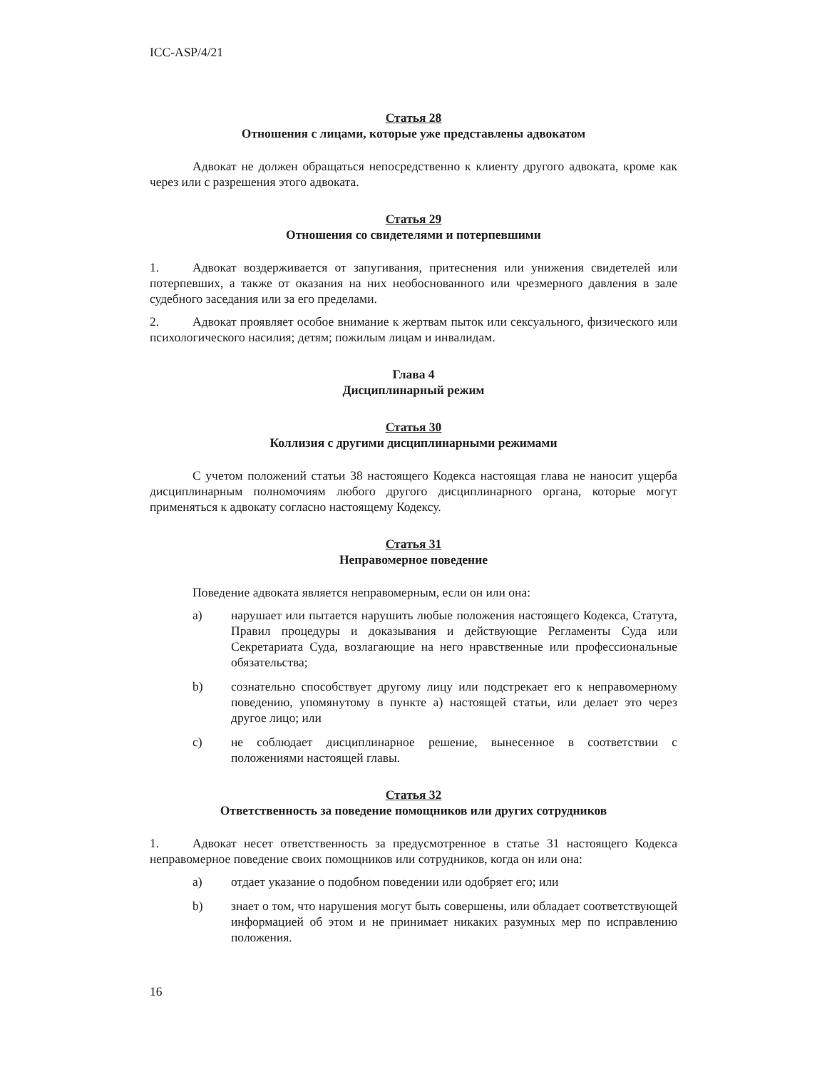ICC-ASP/4/21
Статья 28
Отношения с лицами, которые уже представлены адвокатом
Адвокат не должен обращаться непосредственно к клиенту другого адвоката, кроме как через или с разрешения этого адвоката.
Статья 29
Отношения со свидетелями и потерпевшими
1. Адвокат воздерживается от запугивания, притеснения или унижения свидетелей или потерпевших, а также от оказания на них необоснованного или чрезмерного давления в зале судебного заседания или за его пределами.
2. Адвокат проявляет особое внимание к жертвам пыток или сексуального, физического или психологического насилия; детям; пожилым лицам и инвалидам.
Глава 4
Дисциплинарный режим
Статья 30
Коллизия с другими дисциплинарными режимами
С учетом положений статьи 38 настоящего Кодекса настоящая глава не наносит ущерба дисциплинарным полномочиям любого другого дисциплинарного органа, которые могут применяться к адвокату согласно настоящему Кодексу.
Статья 31
Неправомерное поведение
Поведение адвоката является неправомерным, если он или она:
a) нарушает или пытается нарушить любые положения настоящего Кодекса, Статута, Правил процедуры и доказывания и действующие Регламенты Суда или Секретариата Суда, возлагающие на него нравственные или профессиональные обязательства;
b) сознательно способствует другому лицу или подстрекает его к неправомерному поведению, упомянутому в пункте a) настоящей статьи, или делает это через другое лицо; или
c) не соблюдает дисциплинарное решение, вынесенное в соответствии с положениями настоящей главы.
Статья 32
Ответственность за поведение помощников или других сотрудников
1. Адвокат несет ответственность за предусмотренное в статье 31 настоящего Кодекса неправомерное поведение своих помощников или сотрудников, когда он или она:
a) отдает указание о подобном поведении или одобряет его; или
b) знает о том, что нарушения могут быть совершены, или обладает соответствующей информацией об этом и не принимает никаких разумных мер по исправлению положения.
16